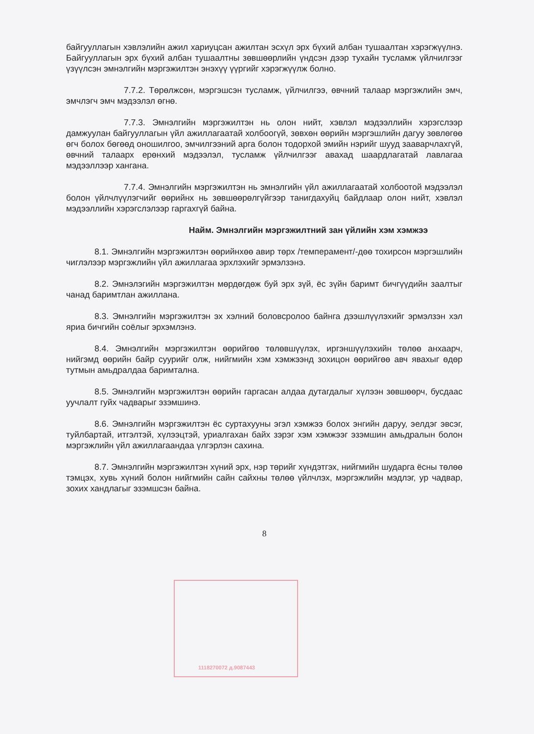байгууллагын хэвлэлийн ажил хариуцсан ажилтан эсхүл эрх бүхий албан тушаалтан хэрэгжүүлнэ. Байгууллагын эрх бүхий албан тушаалтны зөвшөөрлийн үндсэн дээр тухайн тусламж үйлчилгээг үзүүлсэн эмнэлгийн мэргэжилтэн энэхүү үүргийг хэрэгжүүлж болно.
7.7.2. Төрөлжсөн, мэргэшсэн тусламж, үйлчилгээ, өвчний талаар мэргэжлийн эмч, эмчлэгч эмч мэдээлэл өгнө.
7.7.3. Эмнэлгийн мэргэжилтэн нь олон нийт, хэвлэл мэдээллийн хэрэгслээр дамжуулан байгууллагын үйл ажиллагаатай холбоогүй, зөвхөн өөрийн мэргэшлийн дагуу зөвлөгөө өгч болох бөгөөд оношилгоо, эмчилгээний арга болон тодорхой эмийн нэрийг шууд зааварчлахгүй, өвчний талаарх ерөнхий мэдээлэл, тусламж үйлчилгээг авахад шаардлагатай лавлагаа мэдээллээр хангана.
7.7.4. Эмнэлгийн мэргэжилтэн нь эмнэлгийн үйл ажиллагаатай холбоотой мэдээлэл болон үйлчлүүлэгчийг өөрийнх нь зөвшөөрөлгүйгээр танигдахуйц байдлаар олон нийт, хэвлэл мэдээллийн хэрэгслэлээр гаргахгүй байна.
Найм. Эмнэлгийн мэргэжилтний зан үйлийн хэм хэмжээ
8.1. Эмнэлгийн мэргэжилтэн өөрийнхөө авир төрх /темперамент/-дөө тохирсон мэргэшлийн чиглэлээр мэргэжлийн үйл ажиллагаа эрхлэхийг эрмэлзэнэ.
8.2. Эмнэлэгийн мэргэжилтэн мөрдөгдөж буй эрх зүй, ёс зүйн баримт бичгүүдийн заалтыг чанад баримтлан ажиллана.
8.3. Эмнэлгийн мэргэжилтэн эх хэлний боловсролоо байнга дээшлүүлэхийг эрмэлзэн хэл яриа бичгийн соёлыг эрхэмлэнэ.
8.4. Эмнэлгийн мэргэжилтэн өөрийгөө төлөвшүүлэх, иргэншүүлэхийн төлөө анхаарч, нийгэмд өөрийн байр суурийг олж, нийгмийн хэм хэмжээнд зохицон өөрийгөө авч явахыг өдөр тутмын амьдралдаа баримтална.
8.5. Эмнэлгийн мэргэжилтэн өөрийн гаргасан алдаа дутагдалыг хүлээн зөвшөөрч, бусдаас уучлалт гуйх чадварыг эзэмшинэ.
8.6. Эмнэлгийн мэргэжилтэн ёс суртахууны эгэл хэмжээ болох энгийн даруу, эелдэг эвсэг, туйлбартай, итгэлтэй, хүлээцтэй, уриалгахан байх зэрэг хэм хэмжээг эзэмшин амьдралын болон мэргэжлийн үйл ажиллагаандаа үлгэрлэн сахина.
8.7. Эмнэлгийн мэргэжилтэн хүний эрх, нэр төрийг хүндэтгэх, нийгмийн шударга ёсны төлөө тэмцэх, хувь хүний болон нийгмийн сайн сайхны төлөө үйлчлэх, мэргэжлийн мэдлэг, ур чадвар, зохих хандлагыг эзэмшсэн байна.
8
1118270072 д.9087443